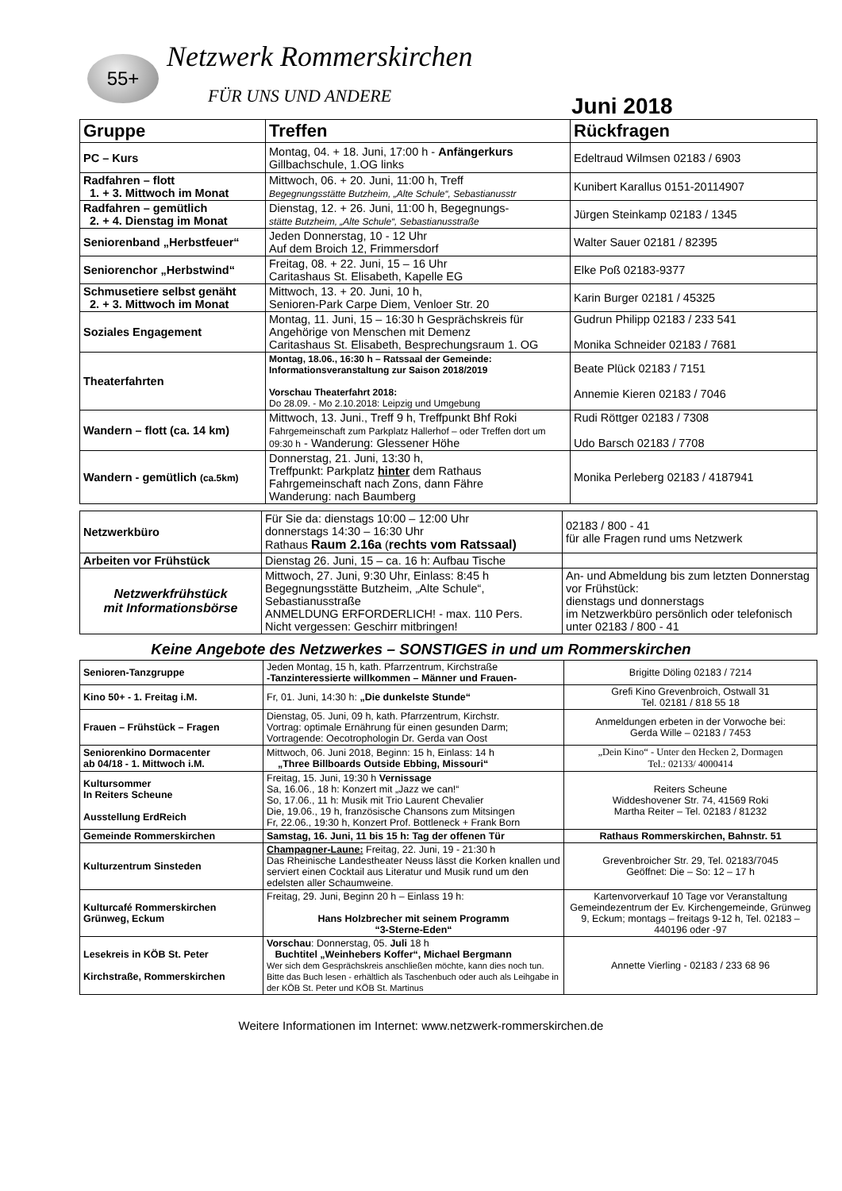55+ Netzwerk Rommerskirchen
FÜR UNS UND ANDERE Juni 2018
| Gruppe | Treffen | Rückfragen |
| --- | --- | --- |
| PC – Kurs | Montag, 04. + 18. Juni, 17:00 h - Anfängerkurs Gillbachschule, 1.OG links | Edeltraud Wilmsen 02183 / 6903 |
| Radfahren – flott 1. + 3. Mittwoch im Monat | Mittwoch, 06. + 20. Juni, 11:00 h, Treff Begegnungsstätte Butzheim, „Alte Schule“, Sebastianusstr | Kunibert Karallus 0151-20114907 |
| Radfahren – gemütlich 2. + 4. Dienstag im Monat | Dienstag, 12. + 26. Juni, 11:00 h, Begegnungs- stätte Butzheim, „Alte Schule“, Sebastianusstraße | Jürgen Steinkamp 02183 / 1345 |
| Seniorenband „Herbstfeuer“ | Jeden Donnerstag, 10 - 12 Uhr Auf dem Broich 12, Frimmersdorf | Walter Sauer 02181 / 82395 |
| Seniorenchor „Herbstwind“ | Freitag, 08. + 22. Juni, 15 – 16 Uhr Caritashaus St. Elisabeth, Kapelle EG | Elke Poß 02183-9377 |
| Schmusetiere selbst genäht 2. + 3. Mittwoch im Monat | Mittwoch, 13. + 20. Juni, 10 h, Senioren-Park Carpe Diem, Venloer Str. 20 | Karin Burger 02181 / 45325 |
| Soziales Engagement | Montag, 11. Juni, 15 – 16:30 h Gesprächskreis für Angehörige von Menschen mit Demenz Caritashaus St. Elisabeth, Besprechungsraum 1. OG | Gudrun Philipp 02183 / 233 541 Monika Schneider 02183 / 7681 |
| Theaterfahrten | Montag, 18.06., 16:30 h – Ratssaal der Gemeinde: Informationsveranstaltung zur Saison 2018/2019 Vorschau Theaterfahrt 2018: Do 28.09. - Mo 2.10.2018: Leipzig und Umgebung | Beate Plück 02183 / 7151 Annemie Kieren 02183 / 7046 |
| Wandern – flott (ca. 14 km) | Mittwoch, 13. Juni., Treff 9 h, Treffpunkt Bhf Roki Fahrgemeinschaft zum Parkplatz Hallerhof – oder Treffen dort um 09:30 h - Wanderung: Glessener Höhe | Rudi Röttger 02183 / 7308 Udo Barsch 02183 / 7708 |
| Wandern - gemütlich (ca.5km) | Donnerstag, 21. Juni, 13:30 h, Treffpunkt: Parkplatz hinter dem Rathaus Fahrgemeinschaft nach Zons, dann Fähre Wanderung: nach Baumberg | Monika Perleberg 02183 / 4187941 |
| Netzwerkbüro | Für Sie da: dienstags 10:00 – 12:00 Uhr donnerstags 14:30 – 16:30 Uhr Rathaus Raum 2.16a ( rechts vom Ratssaal) | 02183 / 800 - 41 für alle Fragen rund ums Netzwerk |
| Arbeiten vor Frühstück | Dienstag 26. Juni, 15 – ca. 16 h: Aufbau Tische | |
| Netzwerkfrühstück mit Informationsbörse | Mittwoch, 27. Juni, 9:30 Uhr, Einlass: 8:45 h Begegnungsstätte Butzheim, „Alte Schule“, Sebastianusstraße ANMELDUNG ERFORDERLICH! - max. 110 Pers. Nicht vergessen: Geschirr mitbringen! | An- und Abmeldung bis zum letzten Donnerstag vor Frühstück: dienstags und donnerstags im Netzwerkbüro persönlich oder telefonisch unter 02183 / 800 - 41 |
Keine Angebote des Netzwerkes – SONSTIGES in und um Rommerskirchen
| Senioren-Tanzgruppe | Jeden Montag, 15 h, kath. Pfarrzentrum, Kirchstraße -Tanzinteressierte willkommen – Männer und Frauen- | Brigitte Döling 02183 / 7214 |
| Kino 50+ - 1. Freitag i.M. | Fr, 01. Juni, 14:30 h: „Die dunkelste Stunde“ | Grefi Kino Grevenbroich, Ostwall 31 Tel. 02181 / 818 55 18 |
| Frauen – Frühstück – Fragen | Dienstag, 05. Juni, 09 h, kath. Pfarrzentrum, Kirchstr. Vortrag: optimale Ernährung für einen gesunden Darm; Vortragende: Oecotrophologin Dr. Gerda van Oost | Anmeldungen erbeten in der Vorwoche bei: Gerda Wille – 02183 / 7453 |
| Seniorenkino Dormacenter ab 04/18 - 1. Mittwoch i.M. | Mittwoch, 06. Juni 2018, Beginn: 15 h, Einlass: 14 h „Three Billboards Outside Ebbing, Missouri“ | „Dein Kino“ - Unter den Hecken 2, Dormagen Tel.: 02133/ 4000414 |
| Kultursommer In Reiters Scheune Ausstellung ErdReich | Freitag, 15. Juni, 19:30 h Vernissage Sa, 16.06., 18 h: Konzert mit „Jazz we can!“ So, 17.06., 11 h: Musik mit Trio Laurent Chevalier Die, 19.06., 19 h, französische Chansons zum Mitsingen Fr, 22.06., 19:30 h, Konzert Prof. Bottleneck + Frank Born | Reiters Scheune Widdeshovener Str. 74, 41569 Roki Martha Reiter – Tel. 02183 / 81232 |
| Gemeinde Rommerskirchen | Samstag, 16. Juni, 11 bis 15 h: Tag der offenen Tür | Rathaus Rommerskirchen, Bahnstr. 51 |
| Kulturzentrum Sinsteden | Champagner-Laune: Freitag, 22. Juni, 19 - 21:30 h Das Rheinische Landestheater Neuss lässt die Korken knallen und serviert einen Cocktail aus Literatur und Musik rund um den edelsten aller Schaumweine. | Grevenbroicher Str. 29, Tel. 02183/7045 Geöffnet: Die – So: 12 – 17 h |
| Kulturcafé Rommerskirchen Grünweg, Eckum | Freitag, 29. Juni, Beginn 20 h – Einlass 19 h: Hans Holzbrecher mit seinem Programm “3-Sterne-Eden“ | Kartenvorverkauf 10 Tage vor Veranstaltung Gemeindezentrum der Ev. Kirchengemeinde, Grünweg 9, Eckum; montags – freitags 9-12 h, Tel. 02183 – 440196 oder -97 |
| Lesekreis in KÖB St. Peter Kirchstraße, Rommerskirchen | Vorschau : Donnerstag, 05. Juli 18 h Buchtitel „Weinhebers Koffer“, Michael Bergmann Wer sich dem Gesprächskreis anschließen möchte, kann dies noch tun. Bitte das Buch lesen - erhältlich als Taschenbuch oder auch als Leihgabe in der KÖB St. Peter und KÖB St. Martinus | Annette Vierling - 02183 / 233 68 96 |
Weitere Informationen im Internet: www.netzwerk-rommerskirchen.de